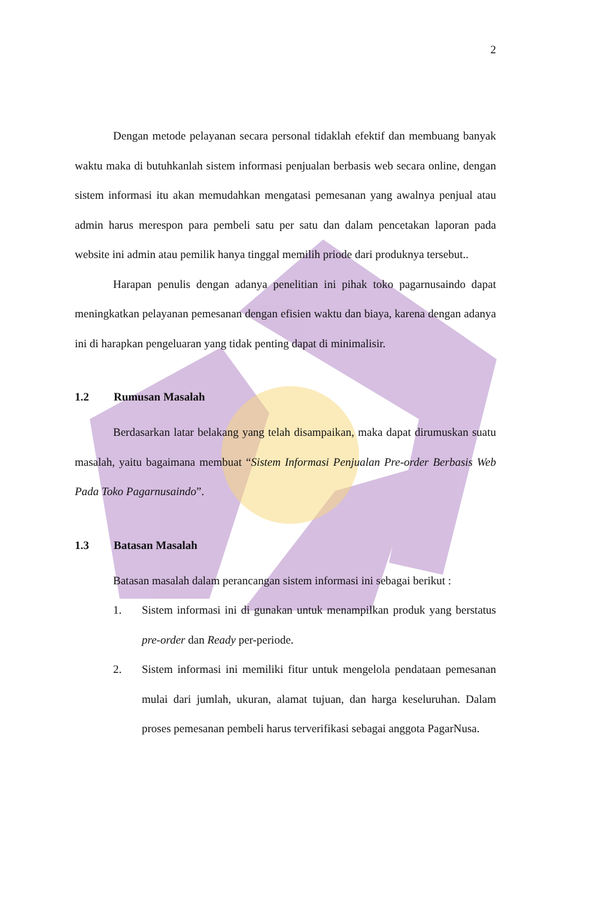2
Dengan metode pelayanan secara personal tidaklah efektif dan membuang banyak waktu maka di butuhkanlah sistem informasi penjualan berbasis web secara online, dengan sistem informasi itu akan memudahkan mengatasi pemesanan yang awalnya penjual atau admin harus merespon para pembeli satu per satu dan dalam pencetakan laporan pada website ini admin atau pemilik hanya tinggal memilih priode dari produknya tersebut..
Harapan penulis dengan adanya penelitian ini pihak toko pagarnusaindo dapat meningkatkan pelayanan pemesanan dengan efisien waktu dan biaya, karena dengan adanya ini di harapkan pengeluaran yang tidak penting dapat di minimalisir.
1.2 Rumusan Masalah
Berdasarkan latar belakang yang telah disampaikan, maka dapat dirumuskan suatu masalah, yaitu bagaimana membuat “Sistem Informasi Penjualan Pre-order Berbasis Web Pada Toko Pagarnusaindo”.
1.3 Batasan Masalah
Batasan masalah dalam perancangan sistem informasi ini sebagai berikut :
1. Sistem informasi ini di gunakan untuk menampilkan produk yang berstatus pre-order dan Ready per-periode.
2. Sistem informasi ini memiliki fitur untuk mengelola pendataan pemesanan mulai dari jumlah, ukuran, alamat tujuan, dan harga keseluruhan. Dalam proses pemesanan pembeli harus terverifikasi sebagai anggota PagarNusa.